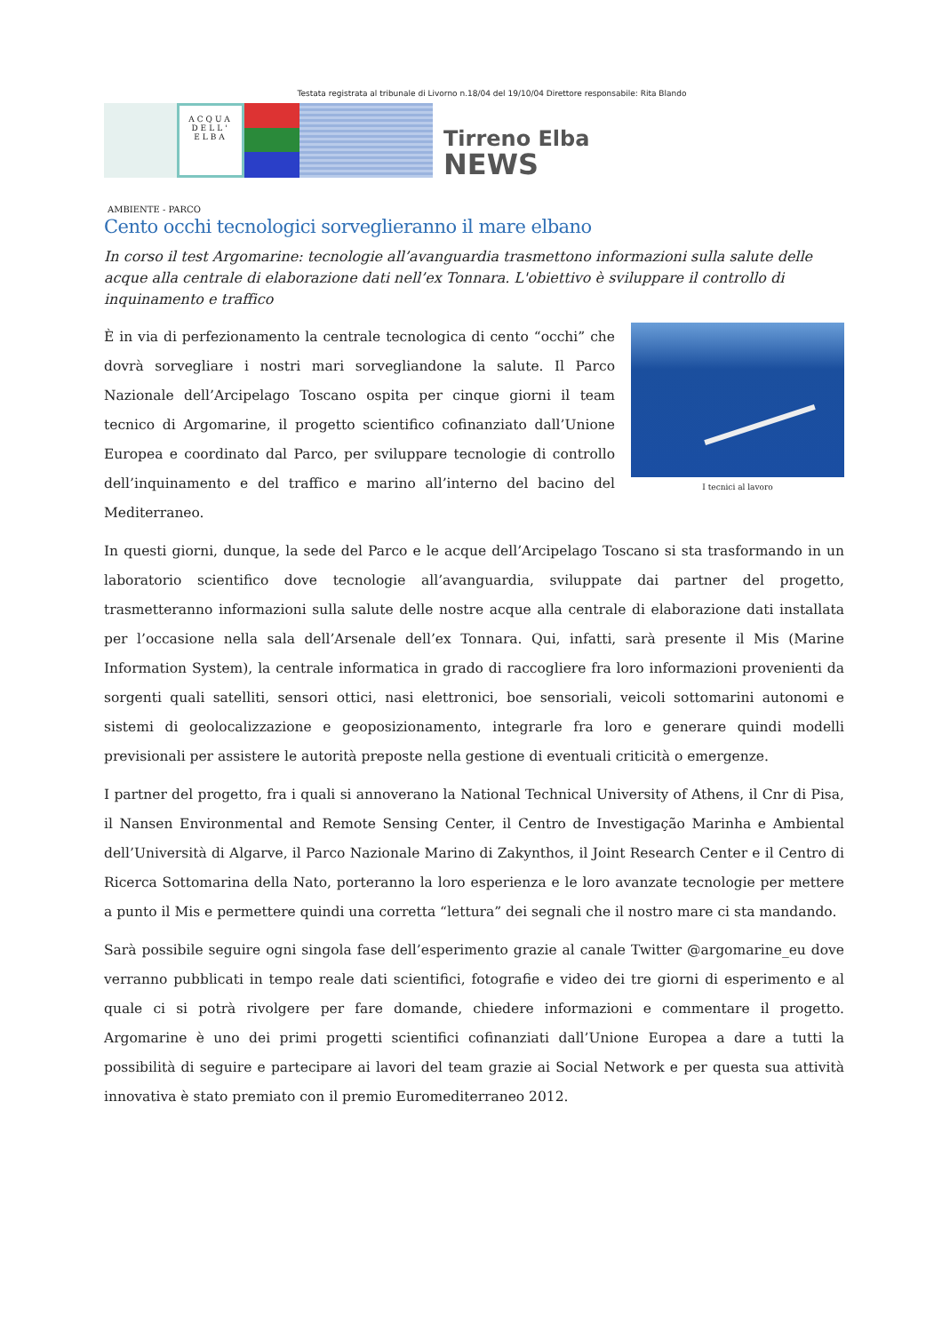Testata registrata al tribunale di Livorno n.18/04 del 19/10/04 Direttore responsabile: Rita Blando
ACQUA
DELL'
ELBA
Tirreno Elba
NEWS
AMBIENTE - PARCO
Cento occhi tecnologici sorveglieranno il mare elbano
In corso il test Argomarine: tecnologie all’avanguardia trasmettono informazioni sulla salute delle acque alla centrale di elaborazione dati nell’ex Tonnara. L'obiettivo è sviluppare il controllo di inquinamento e traffico
I tecnici al lavoro
È in via di perfezionamento la centrale tecnologica di cento “occhi” che dovrà sorvegliare i nostri mari sorvegliandone la salute. Il Parco Nazionale dell’Arcipelago Toscano ospita per cinque giorni il team tecnico di Argomarine, il progetto scientifico cofinanziato dall’Unione Europea e coordinato dal Parco, per sviluppare tecnologie di controllo dell’inquinamento e del traffico e marino all’interno del bacino del Mediterraneo.
In questi giorni, dunque, la sede del Parco e le acque dell’Arcipelago Toscano si sta trasformando in un laboratorio scientifico dove tecnologie all’avanguardia, sviluppate dai partner del progetto, trasmetteranno informazioni sulla salute delle nostre acque alla centrale di elaborazione dati installata per l’occasione nella sala dell’Arsenale dell’ex Tonnara. Qui, infatti, sarà presente il Mis (Marine Information System), la centrale informatica in grado di raccogliere fra loro informazioni provenienti da sorgenti quali satelliti, sensori ottici, nasi elettronici, boe sensoriali, veicoli sottomarini autonomi e sistemi di geolocalizzazione e geoposizionamento, integrarle fra loro e generare quindi modelli previsionali per assistere le autorità preposte nella gestione di eventuali criticità o emergenze.
I partner del progetto, fra i quali si annoverano la National Technical University of Athens, il Cnr di Pisa, il Nansen Environmental and Remote Sensing Center, il Centro de Investigação Marinha e Ambiental dell’Università di Algarve, il Parco Nazionale Marino di Zakynthos, il Joint Research Center e il Centro di Ricerca Sottomarina della Nato, porteranno la loro esperienza e le loro avanzate tecnologie per mettere a punto il Mis e permettere quindi una corretta “lettura” dei segnali che il nostro mare ci sta mandando.
Sarà possibile seguire ogni singola fase dell’esperimento grazie al canale Twitter @argomarine_eu dove verranno pubblicati in tempo reale dati scientifici, fotografie e video dei tre giorni di esperimento e al quale ci si potrà rivolgere per fare domande, chiedere informazioni e commentare il progetto. Argomarine è uno dei primi progetti scientifici cofinanziati dall’Unione Europea a dare a tutti la possibilità di seguire e partecipare ai lavori del team grazie ai Social Network e per questa sua attività innovativa è stato premiato con il premio Euromediterraneo 2012.